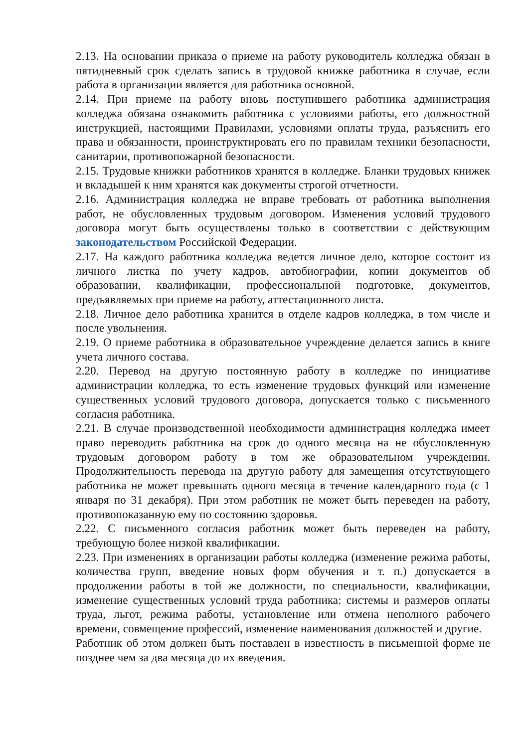2.13. На основании приказа о приеме на работу руководитель колледжа обязан в пятидневный срок сделать запись в трудовой книжке работника в случае, если работа в организации является для работника основной.
2.14. При приеме на работу вновь поступившего работника администрация колледжа обязана ознакомить работника с условиями работы, его должностной инструкцией, настоящими Правилами, условиями оплаты труда, разъяснить его права и обязанности, проинструктировать его по правилам техники безопасности, санитарии, противопожарной безопасности.
2.15. Трудовые книжки работников хранятся в колледже. Бланки трудовых книжек и вкладышей к ним хранятся как документы строгой отчетности.
2.16. Администрация колледжа не вправе требовать от работника выполнения работ, не обусловленных трудовым договором. Изменения условий трудового договора могут быть осуществлены только в соответствии с действующим законодательством Российской Федерации.
2.17. На каждого работника колледжа ведется личное дело, которое состоит из личного листка по учету кадров, автобиографии, копии документов об образовании, квалификации, профессиональной подготовке, документов, предъявляемых при приеме на работу, аттестационного листа.
2.18. Личное дело работника хранится в отделе кадров колледжа, в том числе и после увольнения.
2.19. О приеме работника в образовательное учреждение делается запись в книге учета личного состава.
2.20. Перевод на другую постоянную работу в колледже по инициативе администрации колледжа, то есть изменение трудовых функций или изменение существенных условий трудового договора, допускается только с письменного согласия работника.
2.21. В случае производственной необходимости администрация колледжа имеет право переводить работника на срок до одного месяца на не обусловленную трудовым договором работу в том же образовательном учреждении. Продолжительность перевода на другую работу для замещения отсутствующего работника не может превышать одного месяца в течение календарного года (с 1 января по 31 декабря). При этом работник не может быть переведен на работу, противопоказанную ему по состоянию здоровья.
2.22. С письменного согласия работник может быть переведен на работу, требующую более низкой квалификации.
2.23. При изменениях в организации работы колледжа (изменение режима работы, количества групп, введение новых форм обучения и т. п.) допускается в продолжении работы в той же должности, по специальности, квалификации, изменение существенных условий труда работника: системы и размеров оплаты труда, льгот, режима работы, установление или отмена неполного рабочего времени, совмещение профессий, изменение наименования должностей и другие.
Работник об этом должен быть поставлен в известность в письменной форме не позднее чем за два месяца до их введения.